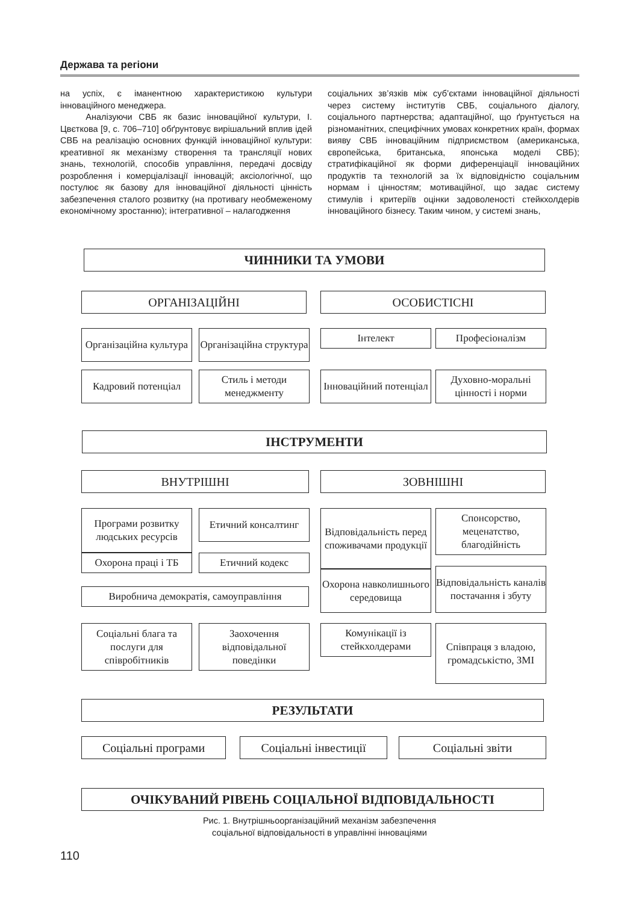Держава та регіони
на успіх, є іманентною характеристикою культури інноваційного менеджера.
Аналізуючи СВБ як базис інноваційної культури, І. Цвєткова [9, с. 706–710] обґрунтовує вирішальний вплив ідей СВБ на реалізацію основних функцій інноваційної культури: креативної як механізму створення та трансляції нових знань, технологій, способів управління, передачі досвіду розроблення і комерціалізації інновацій; аксіологічної, що постулює як базову для інноваційної діяльності цінність забезпечення сталого розвитку (на противагу необмеженому економічному зростанню); інтегративної – налагодження
соціальних зв’язків між суб’єктами інноваційної діяльності через систему інститутів СВБ, соціального діалогу, соціального партнерства; адаптаційної, що ґрунтується на різноманітних, специфічних умовах конкретних країн, формах вияву СВБ інноваційним підприємством (американська, європейська, британська, японська моделі СВБ); стратифікаційної як форми диференціації інноваційних продуктів та технологій за їх відповідністю соціальним нормам і цінностям; мотиваційної, що задає систему стимулів і критеріїв оцінки задоволеності стейкхолдерів інноваційного бізнесу. Таким чином, у системі знань,
ЧИННИКИ ТА УМОВИ
ОРГАНІЗАЦІЙНІ ОСОБИСТІСНІ
Організаційна культура
Організаційна структура
Інтелект Професіоналізм
Кадровий потенціал
Стиль і методи менеджменту
Інноваційний потенціал
Духовно-моральні цінності і норми
ІНСТРУМЕНТИ
ВНУТРІШНІ ЗОВНІШНІ
Програми розвитку людських ресурсів
Охорона праці і ТБ
Етичний консалтинг
Етичний кодекс
Відповідальність перед споживачами продукції
Охорона навколишнього середовища
Спонсорство, меценатство, благодійність
Відповідальність каналів постачання і збуту
Виробнича демократія, самоуправління
Соціальні блага та послуги для співробітників
Заохочення відповідальної поведінки
Комунікації із стейкхолдерами
Співпраця з владою, громадськістю, ЗМІ
РЕЗУЛЬТАТИ
Соціальні програми Соціальні інвестиції Соціальні звіти
ОЧІКУВАНИЙ РІВЕНЬ СОЦІАЛЬНОЇ ВІДПОВІДАЛЬНОСТІ
Рис. 1. Внутрішньоорганізаційний механізм забезпечення
соціальної відповідальності в управлінні інноваціями
110